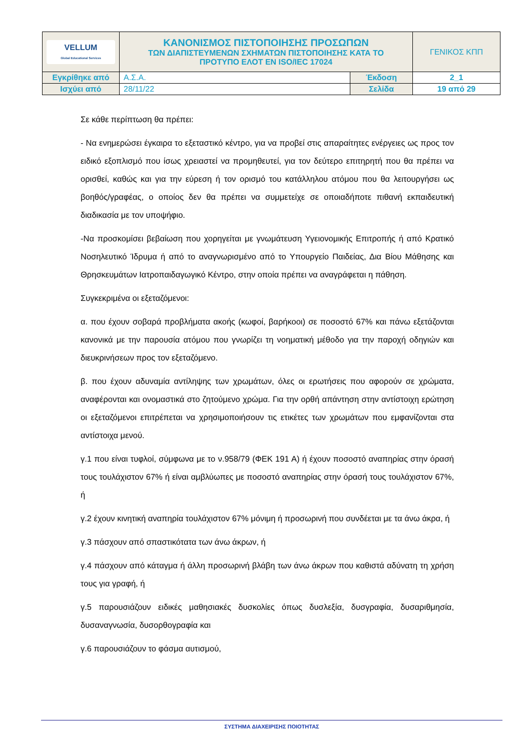| VELLUM Global Educational Services | ΚΑΝΟΝΙΣΜΟΣ ΠΙΣΤΟΠΟΙΗΣΗΣ ΠΡΟΣΩΠΩΝ ΤΩΝ ΔΙΑΠΙΣΤΕΥΜΕΝΩΝ ΣΧΗΜΑΤΩΝ ΠΙΣΤΟΠΟΙΗΣΗΣ ΚΑΤΑ ΤΟ ΠΡΟΤΥΠΟ ΕΛΟΤ ΕΝ ISO/IEC 17024 | | ΓΕΝΙΚΟΣ ΚΠΠ |
| Εγκρίθηκε από | Α.Σ.Α. | Έκδοση | 2_1 |
| Ισχύει από | 28/11/22 | Σελίδα | 19 από 29 |
Σε κάθε περίπτωση θα πρέπει:
- Να ενημερώσει έγκαιρα το εξεταστικό κέντρο, για να προβεί στις απαραίτητες ενέργειες ως προς τον ειδικό εξοπλισμό που ίσως χρειαστεί να προμηθευτεί, για τον δεύτερο επιτηρητή που θα πρέπει να ορισθεί, καθώς και για την εύρεση ή τον ορισμό του κατάλληλου ατόμου που θα λειτουργήσει ως βοηθός/γραφέας, ο οποίος δεν θα πρέπει να συμμετείχε σε οποιαδήποτε πιθανή εκπαιδευτική διαδικασία με τον υποψήφιο.
-Να προσκομίσει βεβαίωση που χορηγείται με γνωμάτευση Υγειονομικής Επιτροπής ή από Κρατικό Νοσηλευτικό Ίδρυμα ή από το αναγνωρισμένο από το Υπουργείο Παιδείας, Δια Βίου Μάθησης και Θρησκευμάτων Ιατροπαιδαγωγικό Κέντρο, στην οποία πρέπει να αναγράφεται η πάθηση.
Συγκεκριμένα οι εξεταζόμενοι:
α. που έχουν σοβαρά προβλήματα ακοής (κωφοί, βαρήκοοι) σε ποσοστό 67% και πάνω εξετάζονται κανονικά με την παρουσία ατόμου που γνωρίζει τη νοηματική μέθοδο για την παροχή οδηγιών και διευκρινήσεων προς τον εξεταζόμενο.
β. που έχουν αδυναμία αντίληψης των χρωμάτων, όλες οι ερωτήσεις που αφορούν σε χρώματα, αναφέρονται και ονομαστικά στο ζητούμενο χρώμα. Για την ορθή απάντηση στην αντίστοιχη ερώτηση οι εξεταζόμενοι επιτρέπεται να χρησιμοποιήσουν τις ετικέτες των χρωμάτων που εμφανίζονται στα αντίστοιχα μενού.
γ.1 που είναι τυφλοί, σύμφωνα με το ν.958/79 (ΦΕΚ 191 Α) ή έχουν ποσοστό αναπηρίας στην όρασή τους τουλάχιστον 67% ή είναι αμβλύωπες με ποσοστό αναπηρίας στην όρασή τους τουλάχιστον 67%, ή
γ.2 έχουν κινητική αναπηρία τουλάχιστον 67% μόνιμη ή προσωρινή που συνδέεται με τα άνω άκρα, ή
γ.3 πάσχουν από σπαστικότατα των άνω άκρων, ή
γ.4 πάσχουν από κάταγμα ή άλλη προσωρινή βλάβη των άνω άκρων που καθιστά αδύνατη τη χρήση τους για γραφή, ή
γ.5 παρουσιάζουν ειδικές μαθησιακές δυσκολίες όπως δυσλεξία, δυσγραφία, δυσαριθμησία, δυσαναγνωσία, δυσορθογραφία και
γ.6 παρουσιάζουν το φάσμα αυτισμού,
ΣΥΣΤΗΜΑ ΔΙΑΧΕΙΡΙΣΗΣ ΠΟΙΟΤΗΤΑΣ